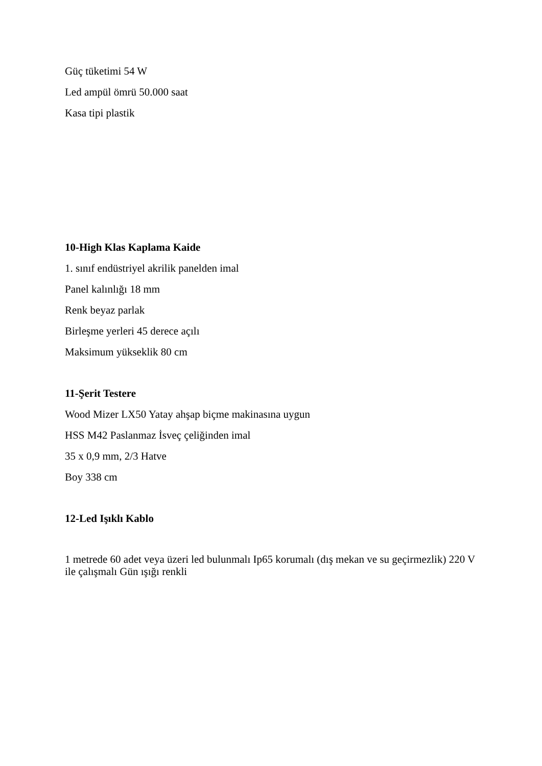Güç tüketimi 54 W
Led ampül ömrü 50.000 saat
Kasa tipi plastik
10-High Klas Kaplama Kaide
1. sınıf endüstriyel akrilik panelden imal
Panel kalınlığı 18 mm
Renk beyaz parlak
Birleşme yerleri 45 derece açılı
Maksimum yükseklik 80 cm
11-Şerit Testere
Wood Mizer LX50 Yatay ahşap biçme makinasına uygun
HSS M42 Paslanmaz İsveç çeliğinden imal
35 x 0,9 mm, 2/3 Hatve
Boy 338 cm
12-Led Işıklı Kablo
1 metrede 60 adet veya üzeri led bulunmalı Ip65 korumalı (dış mekan ve su geçirmezlik) 220 V ile çalışmalı Gün ışığı renkli